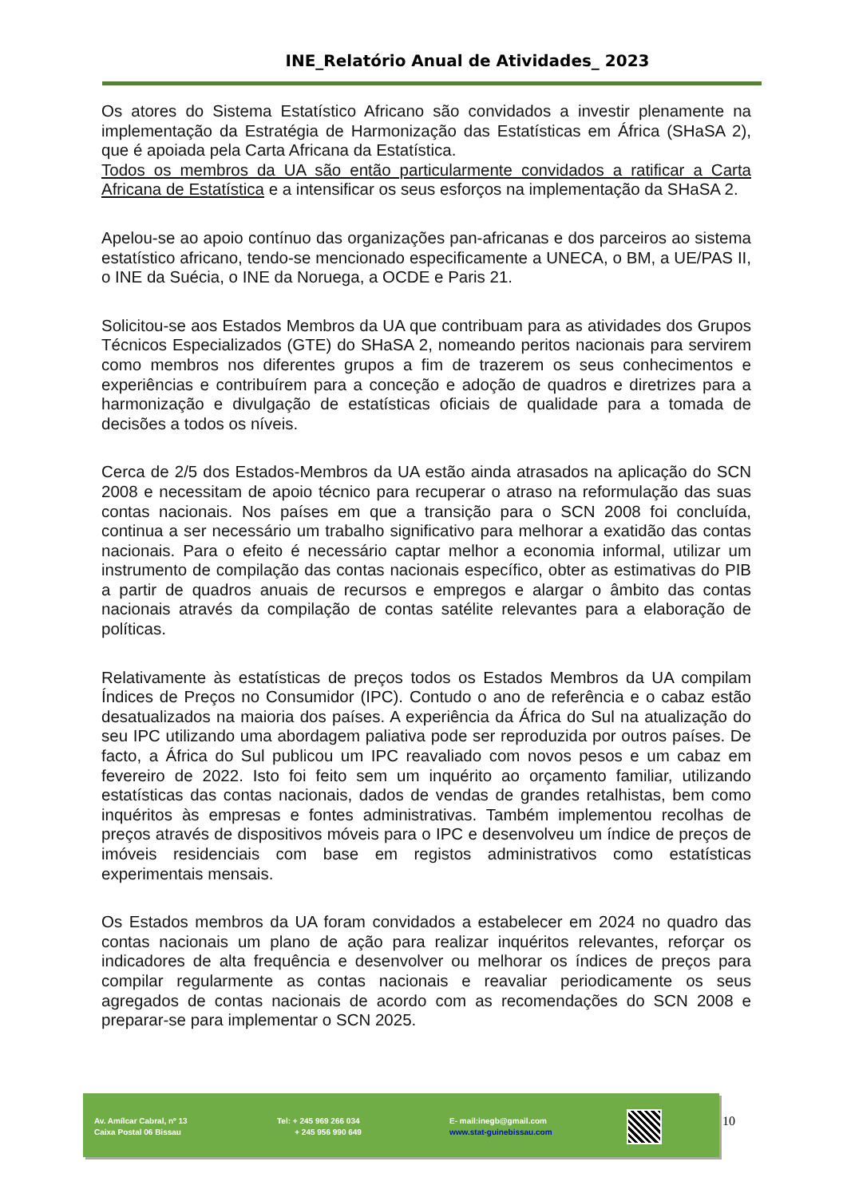INE_Relatório Anual de Atividades_ 2023
Os atores do Sistema Estatístico Africano são convidados a investir plenamente na implementação da Estratégia de Harmonização das Estatísticas em África (SHaSA 2), que é apoiada pela Carta Africana da Estatística.
Todos os membros da UA são então particularmente convidados a ratificar a Carta Africana de Estatística e a intensificar os seus esforços na implementação da SHaSA 2.
Apelou-se ao apoio contínuo das organizações pan-africanas e dos parceiros ao sistema estatístico africano, tendo-se mencionado especificamente a UNECA, o BM, a UE/PAS II, o INE da Suécia, o INE da Noruega, a OCDE e Paris 21.
Solicitou-se aos Estados Membros da UA que contribuam para as atividades dos Grupos Técnicos Especializados (GTE) do SHaSA 2, nomeando peritos nacionais para servirem como membros nos diferentes grupos a fim de trazerem os seus conhecimentos e experiências e contribuírem para a conceção e adoção de quadros e diretrizes para a harmonização e divulgação de estatísticas oficiais de qualidade para a tomada de decisões a todos os níveis.
Cerca de 2/5 dos Estados-Membros da UA estão ainda atrasados na aplicação do SCN 2008 e necessitam de apoio técnico para recuperar o atraso na reformulação das suas contas nacionais. Nos países em que a transição para o SCN 2008 foi concluída, continua a ser necessário um trabalho significativo para melhorar a exatidão das contas nacionais. Para o efeito é necessário captar melhor a economia informal, utilizar um instrumento de compilação das contas nacionais específico, obter as estimativas do PIB a partir de quadros anuais de recursos e empregos e alargar o âmbito das contas nacionais através da compilação de contas satélite relevantes para a elaboração de políticas.
Relativamente às estatísticas de preços todos os Estados Membros da UA compilam Índices de Preços no Consumidor (IPC). Contudo o ano de referência e o cabaz estão desatualizados na maioria dos países. A experiência da África do Sul na atualização do seu IPC utilizando uma abordagem paliativa pode ser reproduzida por outros países. De facto, a África do Sul publicou um IPC reavaliado com novos pesos e um cabaz em fevereiro de 2022. Isto foi feito sem um inquérito ao orçamento familiar, utilizando estatísticas das contas nacionais, dados de vendas de grandes retalhistas, bem como inquéritos às empresas e fontes administrativas. Também implementou recolhas de preços através de dispositivos móveis para o IPC e desenvolveu um índice de preços de imóveis residenciais com base em registos administrativos como estatísticas experimentais mensais.
Os Estados membros da UA foram convidados a estabelecer em 2024 no quadro das contas nacionais um plano de ação para realizar inquéritos relevantes, reforçar os indicadores de alta frequência e desenvolver ou melhorar os índices de preços para compilar regularmente as contas nacionais e reavaliar periodicamente os seus agregados de contas nacionais de acordo com as recomendações do SCN 2008 e preparar-se para implementar o SCN 2025.
Av. Amílcar Cabral, nº 13
Caixa Postal 06 Bissau
Tel: + 245 969 266 034
+ 245 956 990 649
E- mail:inegb@gmail.com
www.stat-guinebissau.com
10